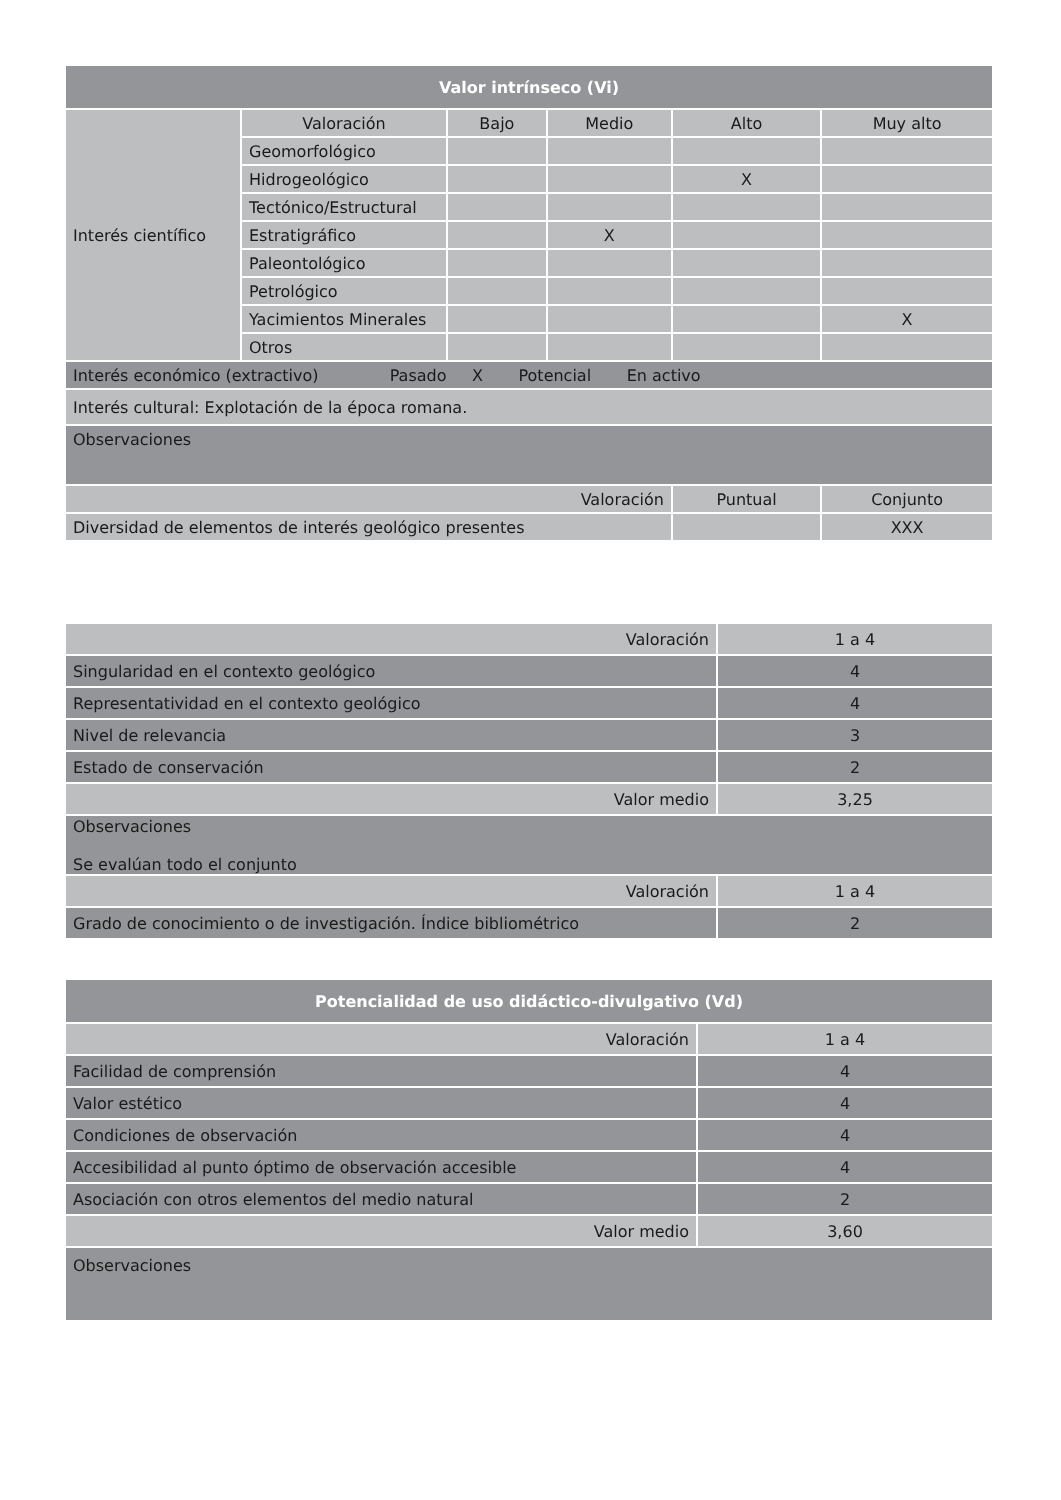| Valor intrínseco (Vi) | | | | | |
| --- | --- | --- | --- | --- | --- |
| Interés científico | Valoración | Bajo | Medio | Alto | Muy alto |
| | Geomorfológico | | | | |
| | Hidrogeológico | | | X | |
| | Tectónico/Estructural | | | | |
| | Estratigráfico | | X | | |
| | Paleontológico | | | | |
| | Petrológico | | | | |
| | Yacimientos Minerales | | | | X |
| | Otros | | | | |
| Interés económico (extractivo) Pasado X Potencial En activo | | | | | |
| Interés cultural: Explotación de la época romana. | | | | | |
| Observaciones | | | | | |
| Valoración | | | | Puntual | Conjunto |
| Diversidad de elementos de interés geológico presentes | | | | | XXX |
| Valoración | 1 a 4 |
| Singularidad en el contexto geológico | 4 |
| Representatividad en el contexto geológico | 4 |
| Nivel de relevancia | 3 |
| Estado de conservación | 2 |
| Valor medio | 3,25 |
| Observaciones Se evalúan todo el conjunto | |
| Valoración | 1 a 4 |
| Grado de conocimiento o de investigación. Índice bibliométrico | 2 |
| Potencialidad de uso didáctico-divulgativo (Vd) | |
| --- | --- |
| Valoración | 1 a 4 |
| Facilidad de comprensión | 4 |
| Valor estético | 4 |
| Condiciones de observación | 4 |
| Accesibilidad al punto óptimo de observación accesible | 4 |
| Asociación con otros elementos del medio natural | 2 |
| Valor medio | 3,60 |
| Observaciones | |